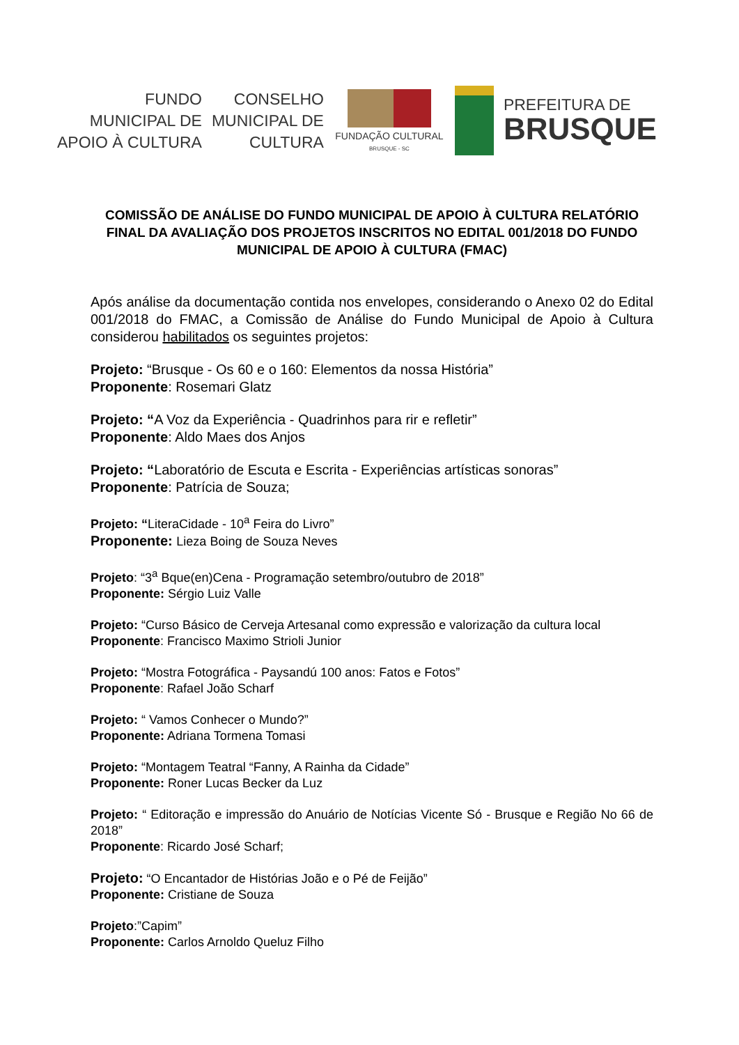FUNDO
MUNICIPAL DE
APOIO À CULTURA
CONSELHO
MUNICIPAL DE
CULTURA
FUNDAÇÃO CULTURAL
BRUSQUE - SC
PREFEITURA DE
BRUSQUE
COMISSÃO DE ANÁLISE DO FUNDO MUNICIPAL DE APOIO À CULTURA RELATÓRIO FINAL DA AVALIAÇÃO DOS PROJETOS INSCRITOS NO EDITAL 001/2018 DO FUNDO MUNICIPAL DE APOIO À CULTURA (FMAC)
Após análise da documentação contida nos envelopes, considerando o Anexo 02 do Edital 001/2018 do FMAC, a Comissão de Análise do Fundo Municipal de Apoio à Cultura considerou habilitados os seguintes projetos:
Projeto: “Brusque - Os 60 e o 160: Elementos da nossa História”
Proponente: Rosemari Glatz
Projeto: “A Voz da Experiência - Quadrinhos para rir e refletir”
Proponente: Aldo Maes dos Anjos
Projeto: “Laboratório de Escuta e Escrita - Experiências artísticas sonoras”
Proponente: Patrícia de Souza;
Projeto: “LiteraCidade - 10<sup>a</sup> Feira do Livro”
Proponente: Lieza Boing de Souza Neves
Projeto: “3<sup>a</sup> Bque(en)Cena - Programação setembro/outubro de 2018”
Proponente: Sérgio Luiz Valle
Projeto: “Curso Básico de Cerveja Artesanal como expressão e valorização da cultura local
Proponente: Francisco Maximo Strioli Junior
Projeto: “Mostra Fotográfica - Paysandú 100 anos: Fatos e Fotos”
Proponente: Rafael João Scharf
Projeto: “ Vamos Conhecer o Mundo?”
Proponente: Adriana Tormena Tomasi
Projeto: “Montagem Teatral “Fanny, A Rainha da Cidade”
Proponente: Roner Lucas Becker da Luz
Projeto: “ Editoração e impressão do Anuário de Notícias Vicente Só - Brusque e Região No 66 de 2018”
Proponente: Ricardo José Scharf;
Projeto: “O Encantador de Histórias João e o Pé de Feijão”
Proponente: Cristiane de Souza
Projeto:”Capim”
Proponente: Carlos Arnoldo Queluz Filho